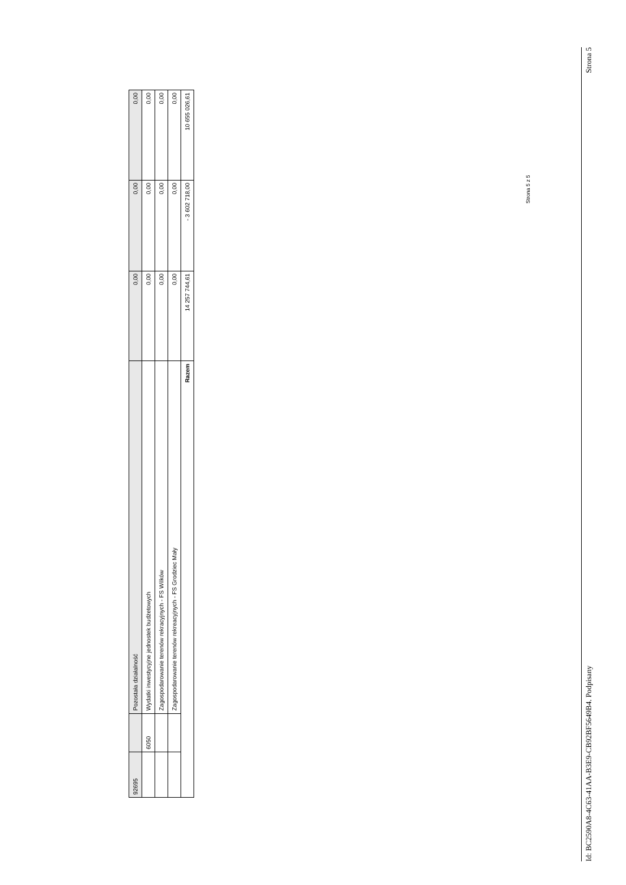| 92695 | | Pozostała działalność | 0,00 | 0,00 | 0,00 |
| | 6050 | Wydatki inwestycyjne jednostek budżetowych | 0,00 | 0,00 | 0,00 |
| | | Zagospodarowanie terenów rekracyjnych - FS Wilków | 0,00 | 0,00 | 0,00 |
| | | Zagospodarowanie terenów rekreacyjnych - FS Grodziec Mały | 0,00 | 0,00 | 0,00 |
| Razem | | | 14 257 744,61 | - 3 602 718,00 | 10 655 026,61 |
Strona 5 z 5
Id: BC2590A8-4C63-41AA-B3E9-CB92BF5649B4. Podpisany Strona 5